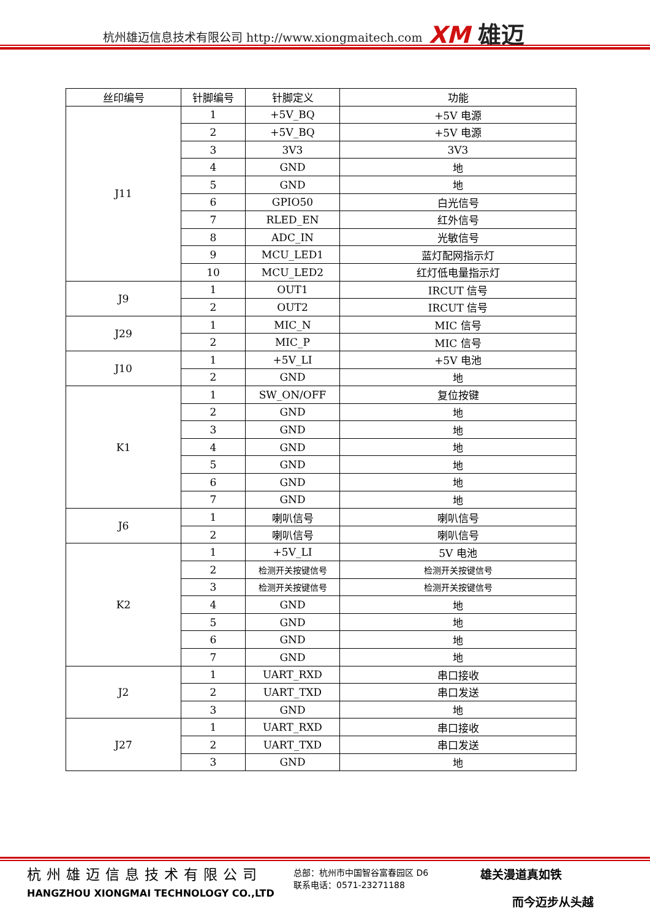杭州雄迈信息技术有限公司 http://www.xiongmaitech.com
XM 雄迈
| 丝印编号 | 针脚编号 | 针脚定义 | 功能 |
| --- | --- | --- | --- |
| J11 | 1 | +5V_BQ | +5V 电源 |
| | 2 | +5V_BQ | +5V 电源 |
| | 3 | 3V3 | 3V3 |
| | 4 | GND | 地 |
| | 5 | GND | 地 |
| | 6 | GPIO50 | 白光信号 |
| | 7 | RLED_EN | 红外信号 |
| | 8 | ADC_IN | 光敏信号 |
| | 9 | MCU_LED1 | 蓝灯配网指示灯 |
| | 10 | MCU_LED2 | 红灯低电量指示灯 |
| J9 | 1 | OUT1 | IRCUT 信号 |
| | 2 | OUT2 | IRCUT 信号 |
| J29 | 1 | MIC_N | MIC 信号 |
| | 2 | MIC_P | MIC 信号 |
| J10 | 1 | +5V_LI | +5V 电池 |
| | 2 | GND | 地 |
| K1 | 1 | SW_ON/OFF | 复位按键 |
| | 2 | GND | 地 |
| | 3 | GND | 地 |
| | 4 | GND | 地 |
| | 5 | GND | 地 |
| | 6 | GND | 地 |
| | 7 | GND | 地 |
| J6 | 1 | 喇叭信号 | 喇叭信号 |
| | 2 | 喇叭信号 | 喇叭信号 |
| K2 | 1 | +5V_LI | 5V 电池 |
| | 2 | 检测开关按键信号 | 检测开关按键信号 |
| | 3 | 检测开关按键信号 | 检测开关按键信号 |
| | 4 | GND | 地 |
| | 5 | GND | 地 |
| | 6 | GND | 地 |
| | 7 | GND | 地 |
| J2 | 1 | UART_RXD | 串口接收 |
| | 2 | UART_TXD | 串口发送 |
| | 3 | GND | 地 |
| J27 | 1 | UART_RXD | 串口接收 |
| | 2 | UART_TXD | 串口发送 |
| | 3 | GND | 地 |
杭州雄迈信息技术有限公司
HANGZHOU XIONGMAI TECHNOLOGY CO.,LTD
总部：杭州市中国智谷富春园区 D6
联系电话：0571-23271188
雄关漫道真如铁
而今迈步从头越